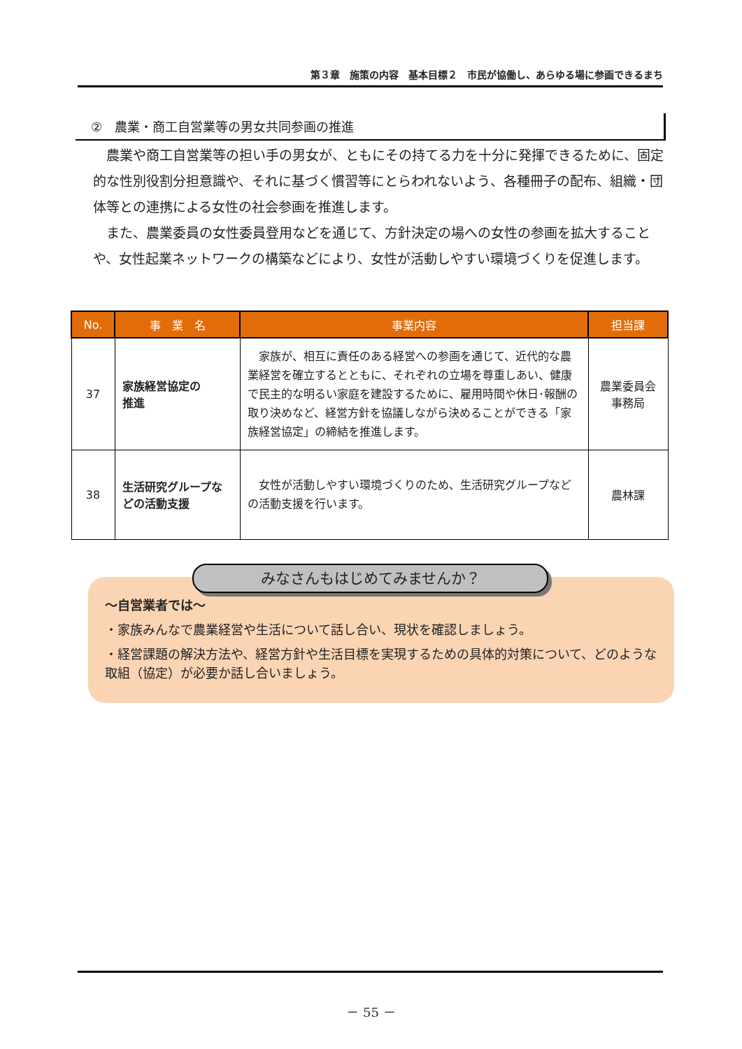第３章　施策の内容　基本目標２　市民が協働し、あらゆる場に参画できるまち
②　農業・商工自営業等の男女共同参画の推進
農業や商工自営業等の担い手の男女が、ともにその持てる力を十分に発揮できるために、固定的な性別役割分担意識や、それに基づく慣習等にとらわれないよう、各種冊子の配布、組織・団体等との連携による女性の社会参画を推進します。
また、農業委員の女性委員登用などを通じて、方針決定の場への女性の参画を拡大することや、女性起業ネットワークの構築などにより、女性が活動しやすい環境づくりを促進します。
| No. | 事 業 名 | 事業内容 | 担当課 |
| --- | --- | --- | --- |
| 37 | 家族経営協定の 推進 | 家族が、相互に責任のある経営への参画を通じて、近代的な農業経営を確立するとともに、それぞれの立場を尊重しあい、健康で民主的な明るい家庭を建設するために、雇用時間や休日･報酬の取り決めなど、経営方針を協議しながら決めることができる「家族経営協定」の締結を推進します。 | 農業委員会 事務局 |
| 38 | 生活研究グループなどの活動支援 | 女性が活動しやすい環境づくりのため、生活研究グループなどの活動支援を行います。 | 農林課 |
みなさんもはじめてみませんか？
～自営業者では～
・家族みんなで農業経営や生活について話し合い、現状を確認しましょう。
・経営課題の解決方法や、経営方針や生活目標を実現するための具体的対策について、どのような取組（協定）が必要か話し合いましょう。
－ 55 －